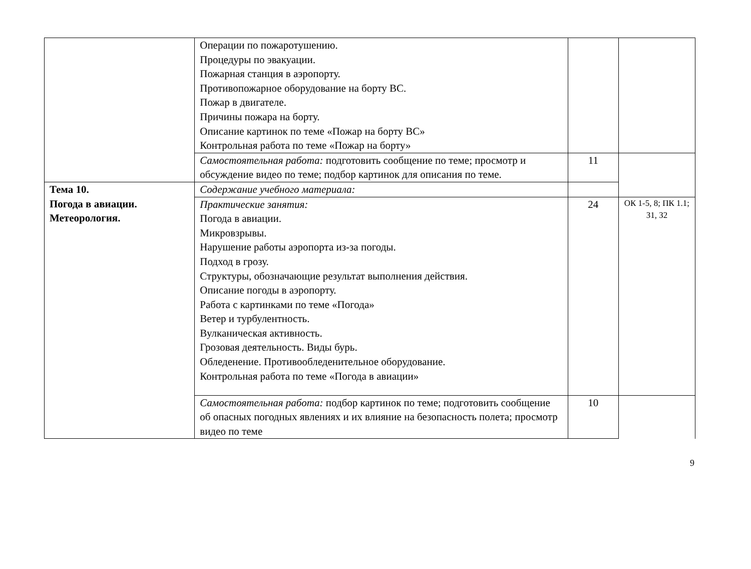| | Операции по пожаротушению. Процедуры по эвакуации. Пожарная станция в аэропорту. Противопожарное оборудование на борту ВС. Пожар в двигателе. Причины пожара на борту. Описание картинок по теме «Пожар на борту ВС» Контрольная работа по теме «Пожар на борту» | | |
| | Самостоятельная работа: подготовить сообщение по теме; просмотр и обсуждение видео по теме; подбор картинок для описания по теме. | 11 | |
| Тема 10. Погода в авиации. Метеорология. | Содержание учебного материала: | | |
| | Практические занятия: Погода в авиации. Микровзрывы. Нарушение работы аэропорта из-за погоды. Подход в грозу. Структуры, обозначающие результат выполнения действия. Описание погоды в аэропорту. Работа с картинками по теме «Погода» Ветер и турбулентность. Вулканическая активность. Грозовая деятельность. Виды бурь. Обледенение. Противообледенительное оборудование. Контрольная работа по теме «Погода в авиации» | 24 | ОК 1-5, 8; ПК 1.1; З1, З2 |
| | Самостоятельная работа: подбор картинок по теме; подготовить сообщение об опасных погодных явлениях и их влияние на безопасность полета; просмотр видео по теме | 10 | |
9